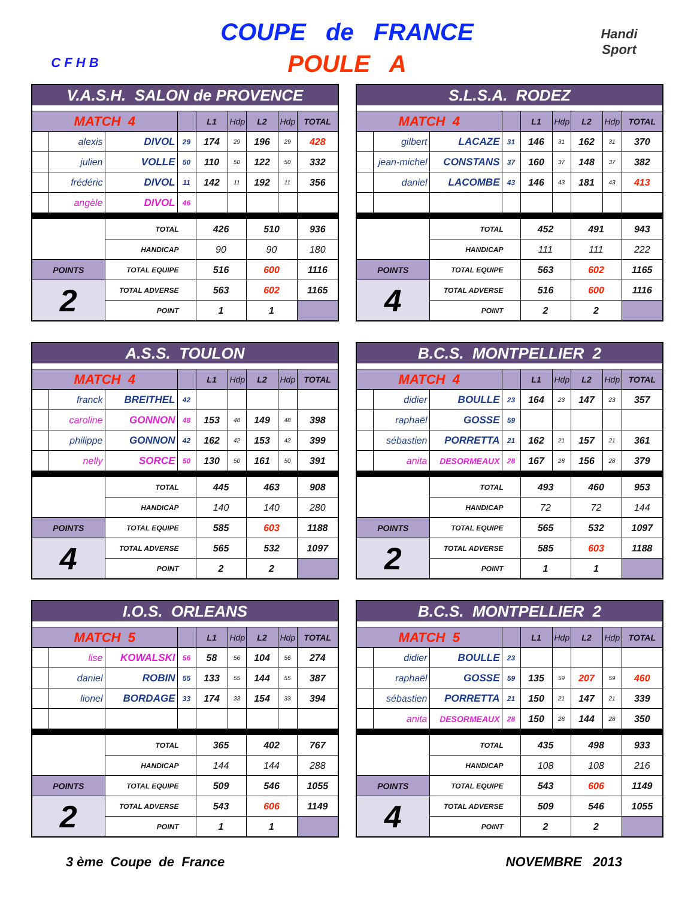C F H B
COUPE de FRANCE
POULE A
Handi
Sport
| V.A.S.H. SALON de PROVENCE | | | | | | | | |
| MATCH 4 | | | | L1 | Hdp | L2 | Hdp | TOTAL |
| | alexis | DIVOL | 29 | 174 | 29 | 196 | 29 | 428 |
| | julien | VOLLE | 50 | 110 | 50 | 122 | 50 | 332 |
| | frédéric | DIVOL | 11 | 142 | 11 | 192 | 11 | 356 |
| | angèle | DIVOL | 46 | | | | | |
| | | TOTAL | | 426 | | 510 | | 936 |
| | | HANDICAP | | 90 | | 90 | | 180 |
| POINTS | | TOTAL EQUIPE | | 516 | | 600 | | 1116 |
| 2 | | TOTAL ADVERSE | | 563 | | 602 | | 1165 |
| | | POINT | | 1 | | 1 | | |
| S.L.S.A. RODEZ | | | | | | | | |
| MATCH 4 | | | | L1 | Hdp | L2 | Hdp | TOTAL |
| | gilbert | LACAZE | 31 | 146 | 31 | 162 | 31 | 370 |
| | jean-michel | CONSTANS | 37 | 160 | 37 | 148 | 37 | 382 |
| | daniel | LACOMBE | 43 | 146 | 43 | 181 | 43 | 413 |
| | | TOTAL | | 452 | | 491 | | 943 |
| | | HANDICAP | | 111 | | 111 | | 222 |
| POINTS | | TOTAL EQUIPE | | 563 | | 602 | | 1165 |
| 4 | | TOTAL ADVERSE | | 516 | | 600 | | 1116 |
| | | POINT | | 2 | | 2 | | |
| A.S.S. TOULON | | | | | | | | |
| MATCH 4 | | | | L1 | Hdp | L2 | Hdp | TOTAL |
| | franck | BREITHEL | 42 | | | | | |
| | caroline | GONNON | 48 | 153 | 48 | 149 | 48 | 398 |
| | philippe | GONNON | 42 | 162 | 42 | 153 | 42 | 399 |
| | nelly | SORCE | 50 | 130 | 50 | 161 | 50 | 391 |
| | | TOTAL | | 445 | | 463 | | 908 |
| | | HANDICAP | | 140 | | 140 | | 280 |
| POINTS | | TOTAL EQUIPE | | 585 | | 603 | | 1188 |
| 4 | | TOTAL ADVERSE | | 565 | | 532 | | 1097 |
| | | POINT | | 2 | | 2 | | |
| B.C.S. MONTPELLIER 2 | | | | | | | | |
| MATCH 4 | | | | L1 | Hdp | L2 | Hdp | TOTAL |
| | didier | BOULLE | 23 | 164 | 23 | 147 | 23 | 357 |
| | raphaël | GOSSE | 59 | | | | | |
| | sébastien | PORRETTA | 21 | 162 | 21 | 157 | 21 | 361 |
| | anita | DESORMEAUX | 28 | 167 | 28 | 156 | 28 | 379 |
| | | TOTAL | | 493 | | 460 | | 953 |
| | | HANDICAP | | 72 | | 72 | | 144 |
| POINTS | | TOTAL EQUIPE | | 565 | | 532 | | 1097 |
| 2 | | TOTAL ADVERSE | | 585 | | 603 | | 1188 |
| | | POINT | | 1 | | 1 | | |
| I.O.S. ORLEANS | | | | | | | | |
| MATCH 5 | | | | L1 | Hdp | L2 | Hdp | TOTAL |
| | lise | KOWALSKI | 56 | 58 | 56 | 104 | 56 | 274 |
| | daniel | ROBIN | 55 | 133 | 55 | 144 | 55 | 387 |
| | lionel | BORDAGE | 33 | 174 | 33 | 154 | 33 | 394 |
| | | TOTAL | | 365 | | 402 | | 767 |
| | | HANDICAP | | 144 | | 144 | | 288 |
| POINTS | | TOTAL EQUIPE | | 509 | | 546 | | 1055 |
| 2 | | TOTAL ADVERSE | | 543 | | 606 | | 1149 |
| | | POINT | | 1 | | 1 | | |
| B.C.S. MONTPELLIER 2 | | | | | | | | |
| MATCH 5 | | | | L1 | Hdp | L2 | Hdp | TOTAL |
| | didier | BOULLE | 23 | | | | | |
| | raphaël | GOSSE | 59 | 135 | 59 | 207 | 59 | 460 |
| | sébastien | PORRETTA | 21 | 150 | 21 | 147 | 21 | 339 |
| | anita | DESORMEAUX | 28 | 150 | 28 | 144 | 28 | 350 |
| | | TOTAL | | 435 | | 498 | | 933 |
| | | HANDICAP | | 108 | | 108 | | 216 |
| POINTS | | TOTAL EQUIPE | | 543 | | 606 | | 1149 |
| 4 | | TOTAL ADVERSE | | 509 | | 546 | | 1055 |
| | | POINT | | 2 | | 2 | | |
3 ème Coupe de France NOVEMBRE 2013